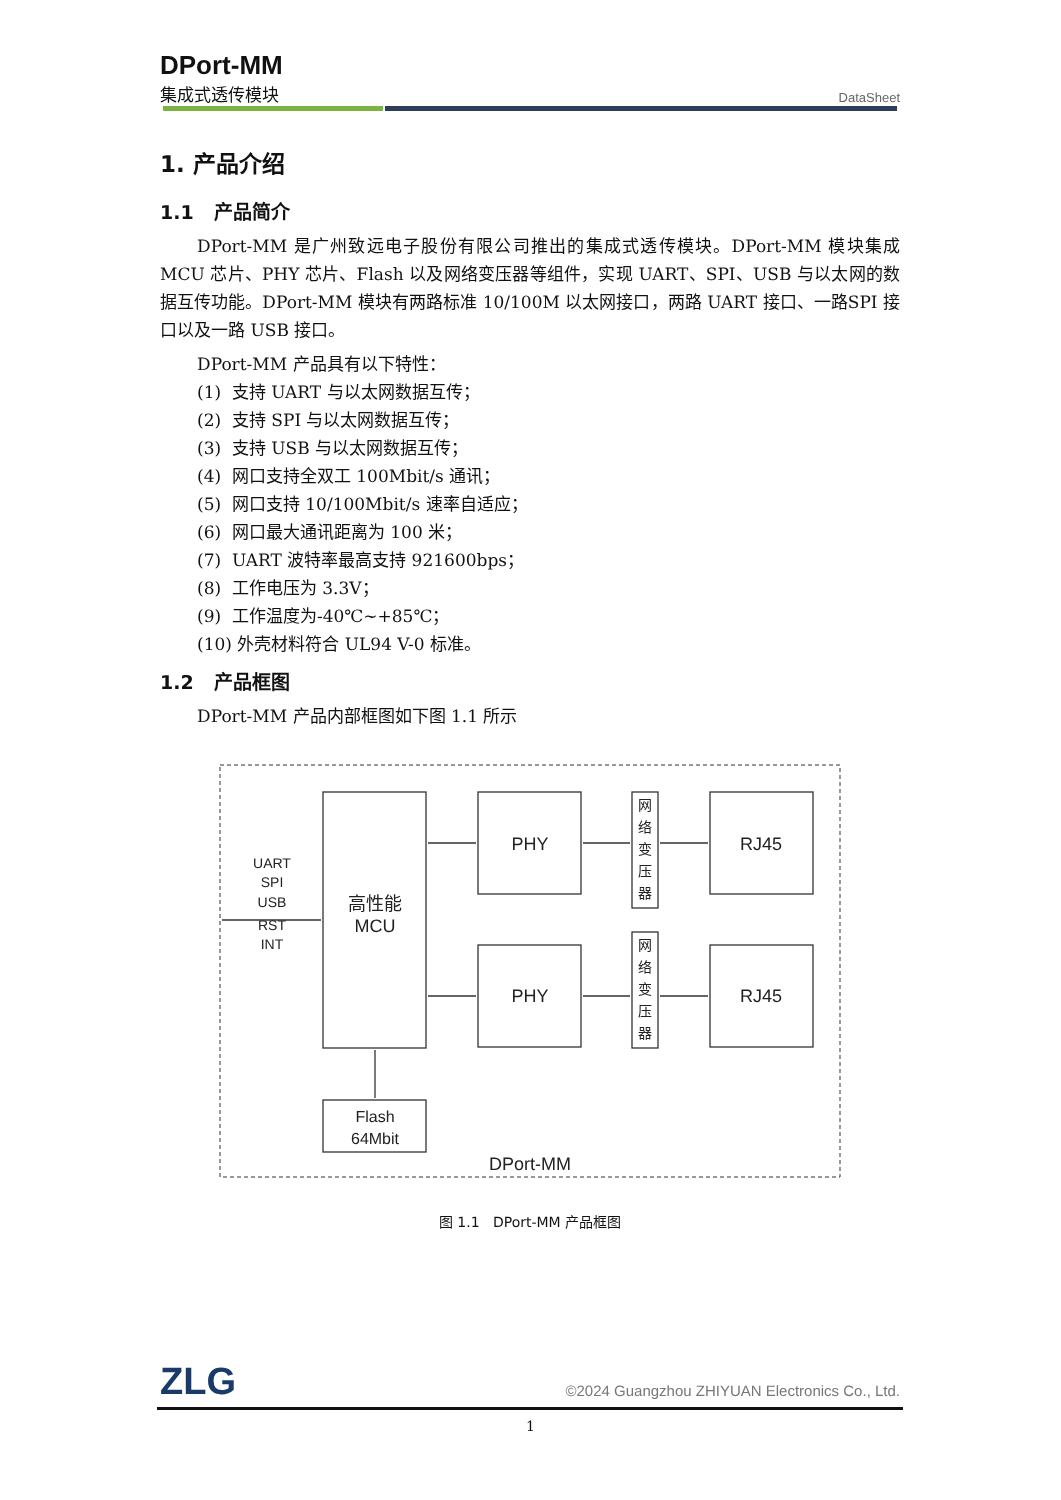DPort-MM
集成式透传模块
DataSheet
1. 产品介绍
1.1 产品简介
DPort-MM 是广州致远电子股份有限公司推出的集成式透传模块。DPort-MM 模块集成MCU 芯片、PHY 芯片、Flash 以及网络变压器等组件，实现 UART、SPI、USB 与以太网的数据互传功能。DPort-MM 模块有两路标准 10/100M 以太网接口，两路 UART 接口、一路SPI 接口以及一路 USB 接口。
DPort-MM 产品具有以下特性：
(1) 支持 UART 与以太网数据互传；
(2) 支持 SPI 与以太网数据互传；
(3) 支持 USB 与以太网数据互传；
(4) 网口支持全双工 100Mbit/s 通讯；
(5) 网口支持 10/100Mbit/s 速率自适应；
(6) 网口最大通讯距离为 100 米；
(7) UART 波特率最高支持 921600bps；
(8) 工作电压为 3.3V；
(9) 工作温度为-40℃~+85℃；
(10) 外壳材料符合 UL94 V-0 标准。
1.2 产品框图
DPort-MM 产品内部框图如下图 1.1 所示
PHY
PHY
RJ45
RJ45
高性能
MCU
Flash
64Mbit
DPort-MM
网
络
变
压
器
网
络
变
压
器
UART
SPI
USB
RST
INT
图 1.1 DPort-MM 产品框图
ZLG ©2024 Guangzhou ZHIYUAN Electronics Co., Ltd.
1